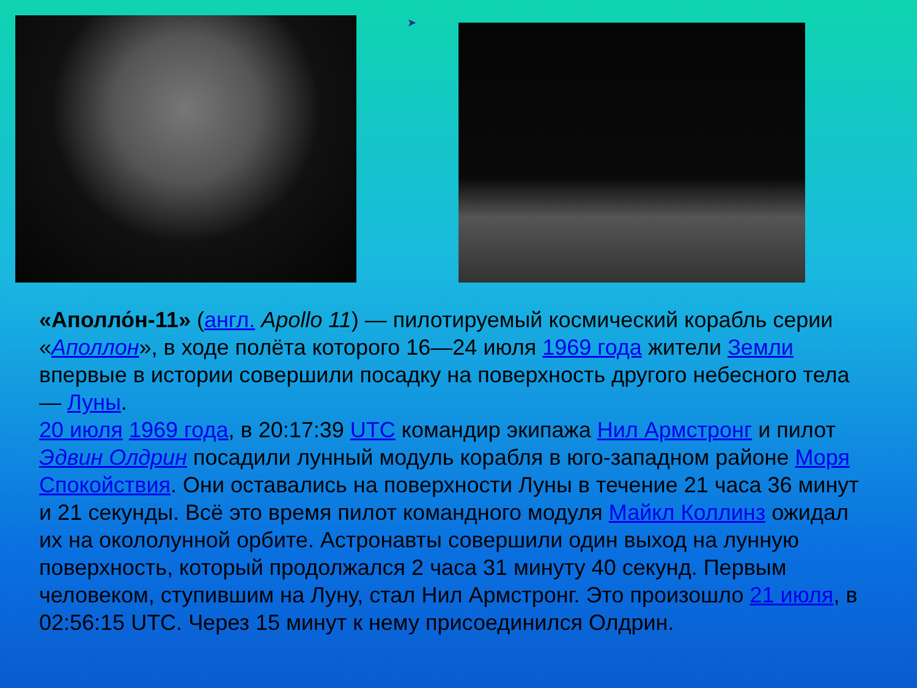➤
«Аполло́н-11» (англ. Apollo 11) — пилотируемый космический корабль серии «Аполлон», в ходе полёта которого 16—24 июля 1969 года жители Земли впервые в истории совершили посадку на поверхность другого небесного тела — Луны.
20 июля 1969 года, в 20:17:39 UTC командир экипажа Нил Армстронг и пилот Эдвин Олдрин посадили лунный модуль корабля в юго-западном районе Моря Спокойствия. Они оставались на поверхности Луны в течение 21 часа 36 минут и 21 секунды. Всё это время пилот командного модуля Майкл Коллинз ожидал их на окололунной орбите. Астронавты совершили один выход на лунную поверхность, который продолжался 2 часа 31 минуту 40 секунд. Первым человеком, ступившим на Луну, стал Нил Армстронг. Это произошло 21 июля, в 02:56:15 UTC. Через 15 минут к нему присоединился Олдрин.